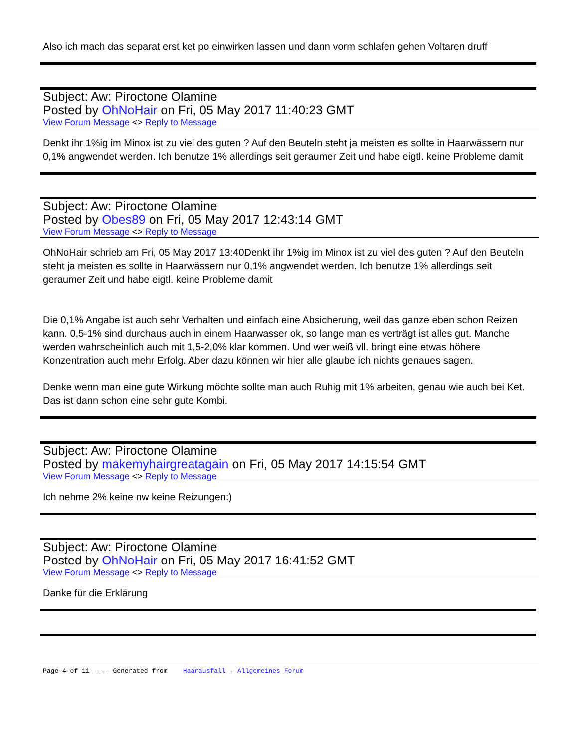Also ich mach das separat erst ket po einwirken lassen und dann vorm schlafen gehen Voltaren druff
Subject: Aw: Piroctone Olamine
Posted by OhNoHair on Fri, 05 May 2017 11:40:23 GMT
View Forum Message <> Reply to Message
Denkt ihr 1%ig im Minox ist zu viel des guten ? Auf den Beuteln steht ja meisten es sollte in Haarwässern nur 0,1% angwendet werden. Ich benutze 1% allerdings seit geraumer Zeit und habe eigtl. keine Probleme damit
Subject: Aw: Piroctone Olamine
Posted by Obes89 on Fri, 05 May 2017 12:43:14 GMT
View Forum Message <> Reply to Message
OhNoHair schrieb am Fri, 05 May 2017 13:40Denkt ihr 1%ig im Minox ist zu viel des guten ? Auf den Beuteln steht ja meisten es sollte in Haarwässern nur 0,1% angwendet werden. Ich benutze 1% allerdings seit geraumer Zeit und habe eigtl. keine Probleme damit
Die 0,1% Angabe ist auch sehr Verhalten und einfach eine Absicherung, weil das ganze eben schon Reizen kann. 0,5-1% sind durchaus auch in einem Haarwasser ok, so lange man es verträgt ist alles gut. Manche werden wahrscheinlich auch mit 1,5-2,0% klar kommen. Und wer weiß vll. bringt eine etwas höhere Konzentration auch mehr Erfolg. Aber dazu können wir hier alle glaube ich nichts genaues sagen.
Denke wenn man eine gute Wirkung möchte sollte man auch Ruhig mit 1% arbeiten, genau wie auch bei Ket. Das ist dann schon eine sehr gute Kombi.
Subject: Aw: Piroctone Olamine
Posted by makemyhairgreatagain on Fri, 05 May 2017 14:15:54 GMT
View Forum Message <> Reply to Message
Ich nehme 2% keine nw keine Reizungen:)
Subject: Aw: Piroctone Olamine
Posted by OhNoHair on Fri, 05 May 2017 16:41:52 GMT
View Forum Message <> Reply to Message
Danke für die Erklärung
Page 4 of 11 ---- Generated from Haarausfall - Allgemeines Forum